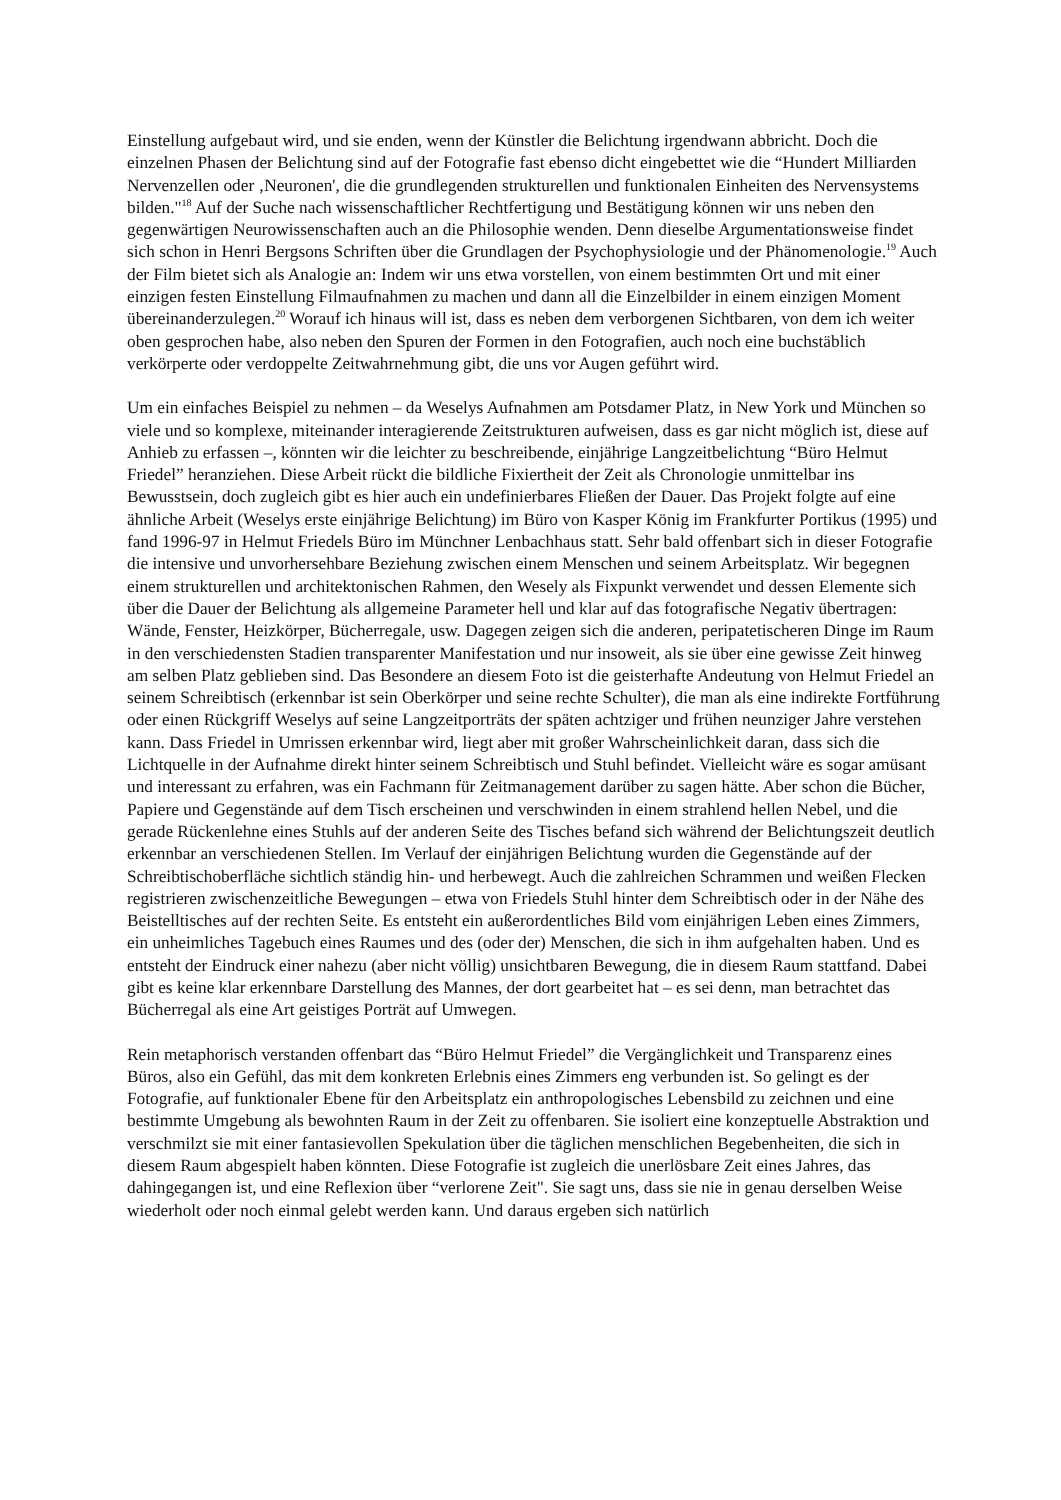Einstellung aufgebaut wird, und sie enden, wenn der Künstler die Belichtung irgendwann abbricht. Doch die einzelnen Phasen der Belichtung sind auf der Fotografie fast ebenso dicht eingebettet wie die “Hundert Milliarden Nervenzellen oder ‚Neuronen', die die grundlegenden strukturellen und funktionalen Einheiten des Nervensystems bilden."<sup>18</sup> Auf der Suche nach wissenschaftlicher Rechtfertigung und Bestätigung können wir uns neben den gegenwärtigen Neurowissenschaften auch an die Philosophie wenden. Denn dieselbe Argumentationsweise findet sich schon in Henri Bergsons Schriften über die Grundlagen der Psychophysiologie und der Phänomenologie.<sup>19</sup> Auch der Film bietet sich als Analogie an: Indem wir uns etwa vorstellen, von einem bestimmten Ort und mit einer einzigen festen Einstellung Filmaufnahmen zu machen und dann all die Einzelbilder in einem einzigen Moment übereinanderzulegen.<sup>20</sup> Worauf ich hinaus will ist, dass es neben dem verborgenen Sichtbaren, von dem ich weiter oben gesprochen habe, also neben den Spuren der Formen in den Fotografien, auch noch eine buchstäblich verkörperte oder verdoppelte Zeitwahrnehmung gibt, die uns vor Augen geführt wird.
Um ein einfaches Beispiel zu nehmen – da Weselys Aufnahmen am Potsdamer Platz, in New York und München so viele und so komplexe, miteinander interagierende Zeitstrukturen aufweisen, dass es gar nicht möglich ist, diese auf Anhieb zu erfassen –, könnten wir die leichter zu beschreibende, einjährige Langzeitbelichtung “Büro Helmut Friedel” heranziehen. Diese Arbeit rückt die bildliche Fixiertheit der Zeit als Chronologie unmittelbar ins Bewusstsein, doch zugleich gibt es hier auch ein undefinierbares Fließen der Dauer. Das Projekt folgte auf eine ähnliche Arbeit (Weselys erste einjährige Belichtung) im Büro von Kasper König im Frankfurter Portikus (1995) und fand 1996-97 in Helmut Friedels Büro im Münchner Lenbachhaus statt. Sehr bald offenbart sich in dieser Fotografie die intensive und unvorhersehbare Beziehung zwischen einem Menschen und seinem Arbeitsplatz. Wir begegnen einem strukturellen und architektonischen Rahmen, den Wesely als Fixpunkt verwendet und dessen Elemente sich über die Dauer der Belichtung als allgemeine Parameter hell und klar auf das fotografische Negativ übertragen: Wände, Fenster, Heizkörper, Bücherregale, usw. Dagegen zeigen sich die anderen, peripatetischeren Dinge im Raum in den verschiedensten Stadien transparenter Manifestation und nur insoweit, als sie über eine gewisse Zeit hinweg am selben Platz geblieben sind. Das Besondere an diesem Foto ist die geisterhafte Andeutung von Helmut Friedel an seinem Schreibtisch (erkennbar ist sein Oberkörper und seine rechte Schulter), die man als eine indirekte Fortführung oder einen Rückgriff Weselys auf seine Langzeitporträts der späten achtziger und frühen neunziger Jahre verstehen kann. Dass Friedel in Umrissen erkennbar wird, liegt aber mit großer Wahrscheinlichkeit daran, dass sich die Lichtquelle in der Aufnahme direkt hinter seinem Schreibtisch und Stuhl befindet. Vielleicht wäre es sogar amüsant und interessant zu erfahren, was ein Fachmann für Zeitmanagement darüber zu sagen hätte. Aber schon die Bücher, Papiere und Gegenstände auf dem Tisch erscheinen und verschwinden in einem strahlend hellen Nebel, und die gerade Rückenlehne eines Stuhls auf der anderen Seite des Tisches befand sich während der Belichtungszeit deutlich erkennbar an verschiedenen Stellen. Im Verlauf der einjährigen Belichtung wurden die Gegenstände auf der Schreibtischoberfläche sichtlich ständig hin- und herbewegt. Auch die zahlreichen Schrammen und weißen Flecken registrieren zwischenzeitliche Bewegungen – etwa von Friedels Stuhl hinter dem Schreibtisch oder in der Nähe des Beistelltisches auf der rechten Seite. Es entsteht ein außerordentliches Bild vom einjährigen Leben eines Zimmers, ein unheimliches Tagebuch eines Raumes und des (oder der) Menschen, die sich in ihm aufgehalten haben. Und es entsteht der Eindruck einer nahezu (aber nicht völlig) unsichtbaren Bewegung, die in diesem Raum stattfand. Dabei gibt es keine klar erkennbare Darstellung des Mannes, der dort gearbeitet hat – es sei denn, man betrachtet das Bücherregal als eine Art geistiges Porträt auf Umwegen.
Rein metaphorisch verstanden offenbart das “Büro Helmut Friedel” die Vergänglichkeit und Transparenz eines Büros, also ein Gefühl, das mit dem konkreten Erlebnis eines Zimmers eng verbunden ist. So gelingt es der Fotografie, auf funktionaler Ebene für den Arbeitsplatz ein anthropologisches Lebensbild zu zeichnen und eine bestimmte Umgebung als bewohnten Raum in der Zeit zu offenbaren. Sie isoliert eine konzeptuelle Abstraktion und verschmilzt sie mit einer fantasievollen Spekulation über die täglichen menschlichen Begebenheiten, die sich in diesem Raum abgespielt haben könnten. Diese Fotografie ist zugleich die unerlösbare Zeit eines Jahres, das dahingegangen ist, und eine Reflexion über “verlorene Zeit". Sie sagt uns, dass sie nie in genau derselben Weise wiederholt oder noch einmal gelebt werden kann. Und daraus ergeben sich natürlich